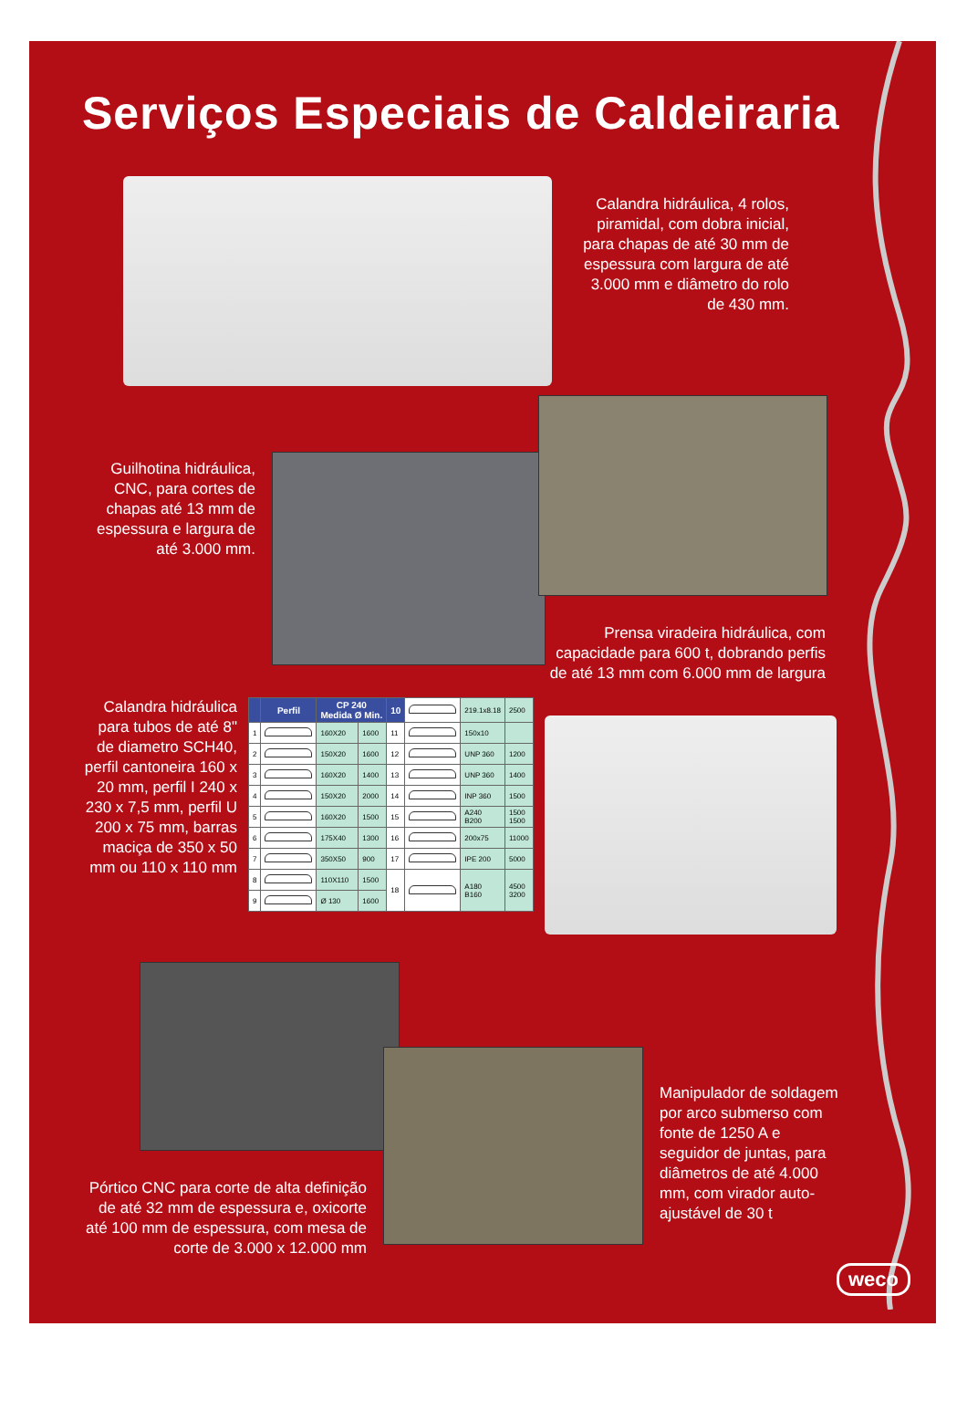Serviços Especiais de Caldeiraria
Calandra hidráulica, 4 rolos, piramidal, com dobra inicial, para chapas de até 30 mm de espessura com largura de até 3.000 mm e diâmetro do rolo de 430 mm.
Guilhotina hidráulica, CNC, para cortes de chapas até 13 mm de espessura e largura de até 3.000 mm.
Prensa viradeira hidráulica, com capacidade para 600 t, dobrando perfis de até 13 mm com 6.000 mm de largura
Calandra hidráulica para tubos de até 8" de diametro SCH40, perfil cantoneira 160 x 20 mm, perfil I 240 x 230 x 7,5 mm, perfil U 200 x 75 mm, barras maciça de 350 x 50 mm ou 110 x 110 mm
| | Perfil | CP 240 Medida Ø Min. | | 10 | | 219.1x8.18 | 2500 |
| 1 | | 160X20 | 1600 | 11 | | 150x10 | |
| 2 | | 150X20 | 1600 | 12 | | UNP 360 | 1200 |
| 3 | | 160X20 | 1400 | 13 | | UNP 360 | 1400 |
| 4 | | 150X20 | 2000 | 14 | | INP 360 | 1500 |
| 5 | | 160X20 | 1500 | 15 | | A240 B200 | 1500 1500 |
| 6 | | 175X40 | 1300 | 16 | | 200x75 | 11000 |
| 7 | | 350X50 | 900 | 17 | | IPE 200 | 5000 |
| 8 | | 110X110 | 1500 | 18 | | A180 B160 | 4500 3200 |
| 9 | | Ø 130 | 1600 | | | | |
Pórtico CNC para corte de alta definição de até 32 mm de espessura e, oxicorte até 100 mm de espessura, com mesa de corte de 3.000 x 12.000 mm
Manipulador de soldagem por arco submerso com fonte de 1250 A e seguidor de juntas, para diâmetros de até 4.000 mm, com virador auto-ajustável de 30 t
weco